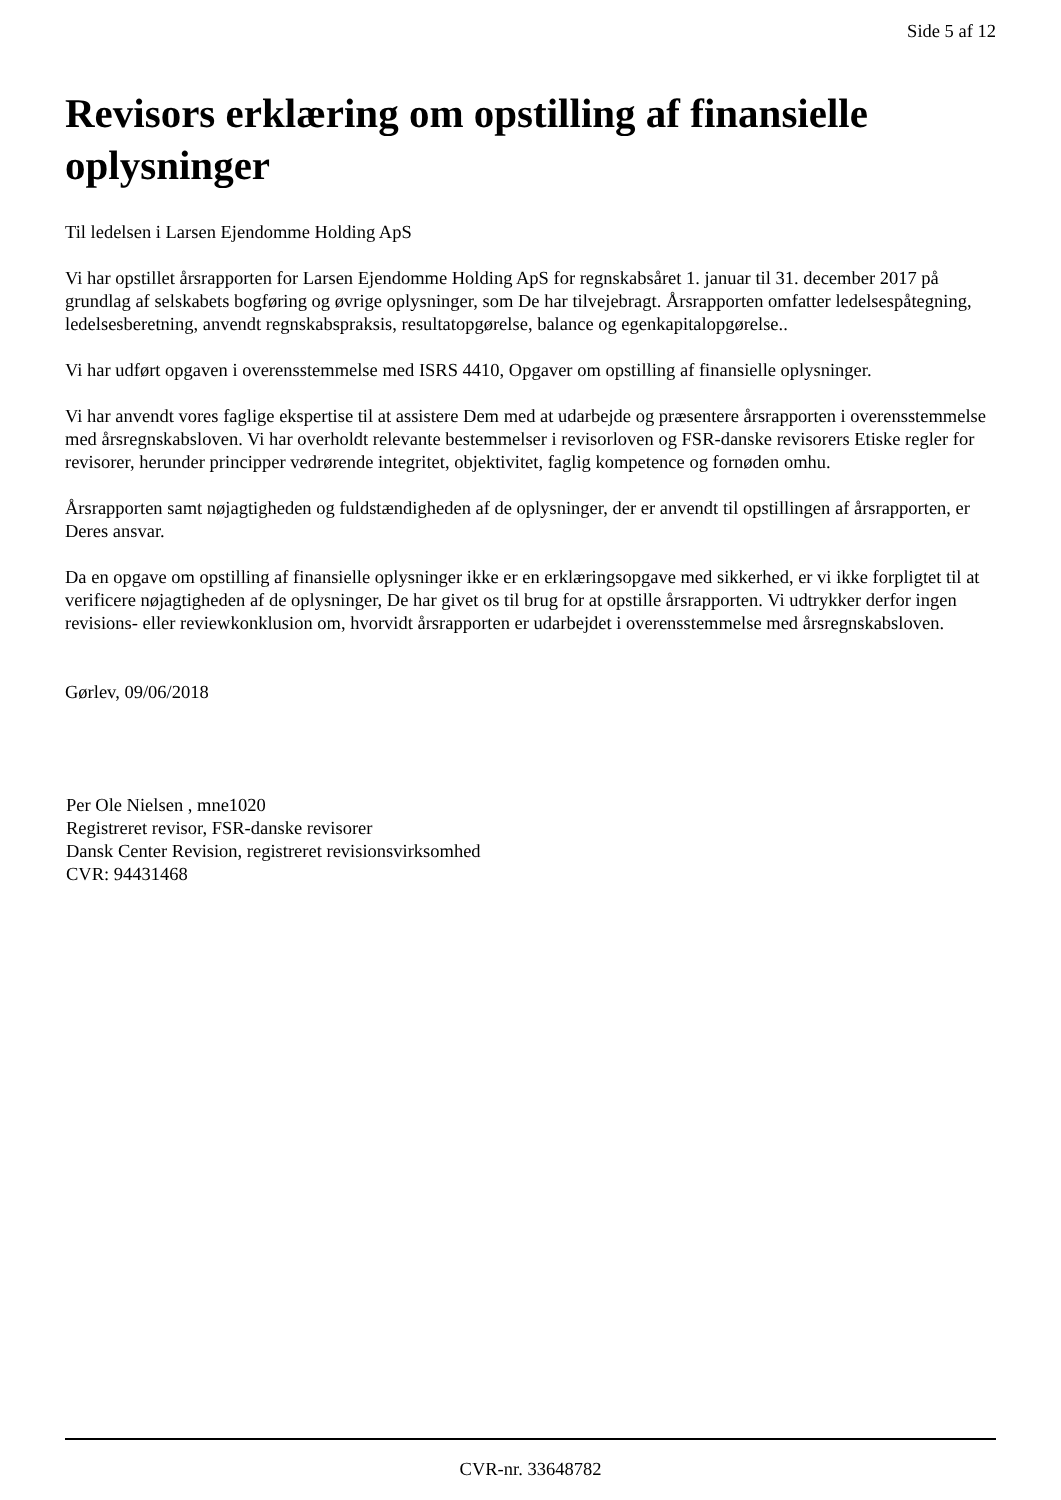Side 5 af 12
Revisors erklæring om opstilling af finansielle oplysninger
Til ledelsen i Larsen Ejendomme Holding ApS
Vi har opstillet årsrapporten for Larsen Ejendomme Holding ApS for regnskabsåret 1. januar til 31. december 2017 på grundlag af selskabets bogføring og øvrige oplysninger, som De har tilvejebragt. Årsrapporten omfatter ledelsespåtegning, ledelsesberetning, anvendt regnskabspraksis, resultatopgørelse, balance og egenkapitalopgørelse..
Vi har udført opgaven i overensstemmelse med ISRS 4410, Opgaver om opstilling af finansielle oplysninger.
Vi har anvendt vores faglige ekspertise til at assistere Dem med at udarbejde og præsentere årsrapporten i overensstemmelse med årsregnskabsloven. Vi har overholdt relevante bestemmelser i revisorloven og FSR-danske revisorers Etiske regler for revisorer, herunder principper vedrørende integritet, objektivitet, faglig kompetence og fornøden omhu.
Årsrapporten samt nøjagtigheden og fuldstændigheden af de oplysninger, der er anvendt til opstillingen af årsrapporten, er Deres ansvar.
Da en opgave om opstilling af finansielle oplysninger ikke er en erklæringsopgave med sikkerhed, er vi ikke forpligtet til at verificere nøjagtigheden af de oplysninger, De har givet os til brug for at opstille årsrapporten. Vi udtrykker derfor ingen revisions- eller reviewkonklusion om, hvorvidt årsrapporten er udarbejdet i overensstemmelse med årsregnskabsloven.
Gørlev, 09/06/2018
Per Ole Nielsen , mne1020
Registreret revisor, FSR-danske revisorer
Dansk Center Revision, registreret revisionsvirksomhed
CVR: 94431468
CVR-nr. 33648782